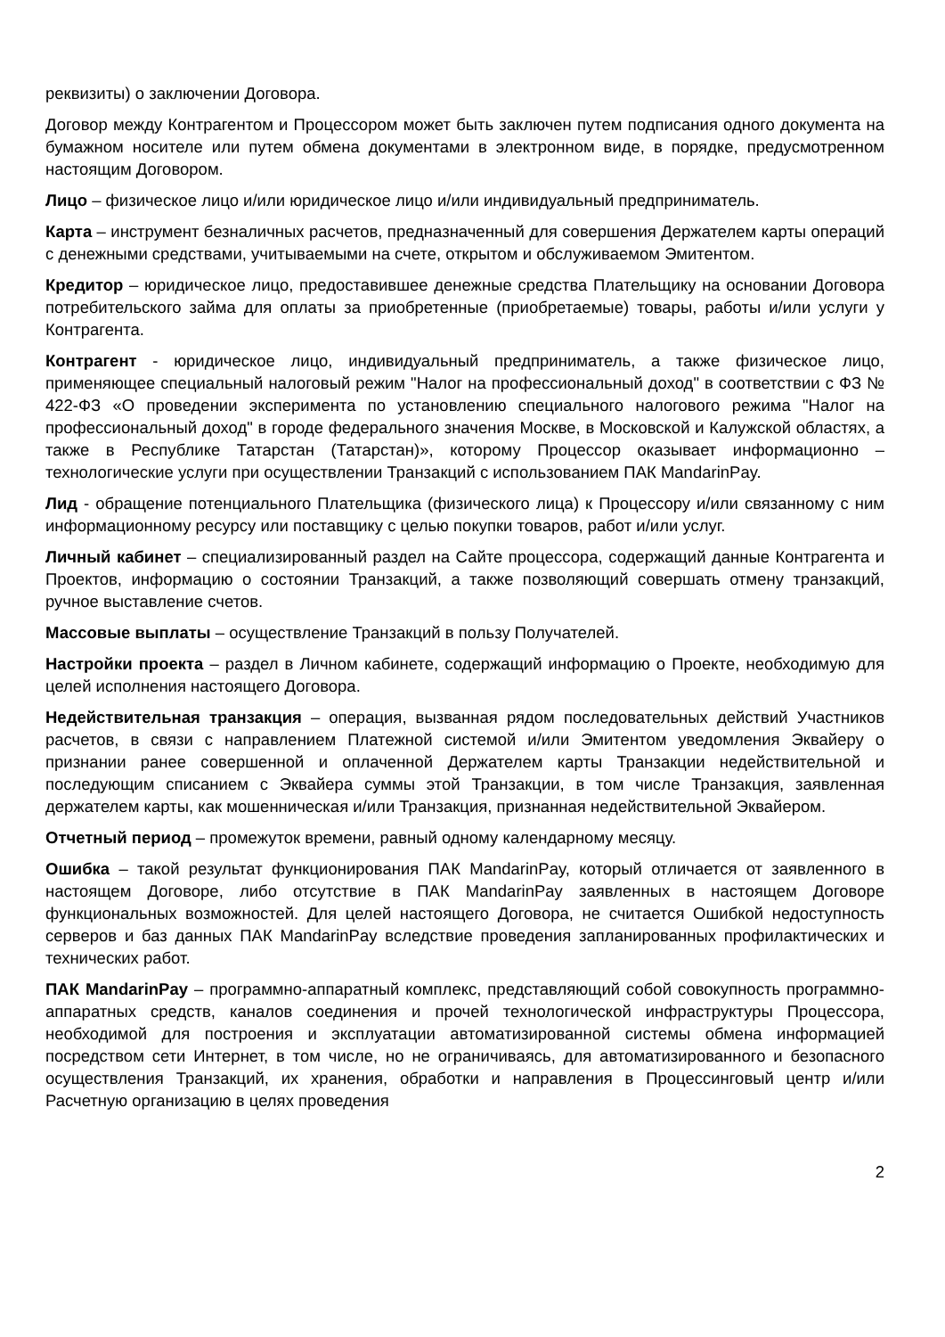реквизиты) о заключении Договора.
Договор между Контрагентом и Процессором может быть заключен путем подписания одного документа на бумажном носителе или путем обмена документами в электронном виде, в порядке, предусмотренном настоящим Договором.
Лицо – физическое лицо и/или юридическое лицо и/или индивидуальный предприниматель.
Карта – инструмент безналичных расчетов, предназначенный для совершения Держателем карты операций с денежными средствами, учитываемыми на счете, открытом и обслуживаемом Эмитентом.
Кредитор – юридическое лицо, предоставившее денежные средства Плательщику на основании Договора потребительского займа для оплаты за приобретенные (приобретаемые) товары, работы и/или услуги у Контрагента.
Контрагент - юридическое лицо, индивидуальный предприниматель, а также физическое лицо, применяющее специальный налоговый режим "Налог на профессиональный доход" в соответствии с ФЗ № 422-ФЗ «О проведении эксперимента по установлению специального налогового режима "Налог на профессиональный доход" в городе федерального значения Москве, в Московской и Калужской областях, а также в Республике Татарстан (Татарстан)», которому Процессор оказывает информационно – технологические услуги при осуществлении Транзакций с использованием ПАК MandarinPay.
Лид - обращение потенциального Плательщика (физического лица) к Процессору и/или связанному с ним информационному ресурсу или поставщику с целью покупки товаров, работ и/или услуг.
Личный кабинет – специализированный раздел на Сайте процессора, содержащий данные Контрагента и Проектов, информацию о состоянии Транзакций, а также позволяющий совершать отмену транзакций, ручное выставление счетов.
Массовые выплаты – осуществление Транзакций в пользу Получателей.
Настройки проекта – раздел в Личном кабинете, содержащий информацию о Проекте, необходимую для целей исполнения настоящего Договора.
Недействительная транзакция – операция, вызванная рядом последовательных действий Участников расчетов, в связи с направлением Платежной системой и/или Эмитентом уведомления Эквайеру о признании ранее совершенной и оплаченной Держателем карты Транзакции недействительной и последующим списанием с Эквайера суммы этой Транзакции, в том числе Транзакция, заявленная держателем карты, как мошенническая и/или Транзакция, признанная недействительной Эквайером.
Отчетный период – промежуток времени, равный одному календарному месяцу.
Ошибка – такой результат функционирования ПАК MandarinPay, который отличается от заявленного в настоящем Договоре, либо отсутствие в ПАК MandarinPay заявленных в настоящем Договоре функциональных возможностей. Для целей настоящего Договора, не считается Ошибкой недоступность серверов и баз данных ПАК MandarinPay вследствие проведения запланированных профилактических и технических работ.
ПАК MandarinPay – программно-аппаратный комплекс, представляющий собой совокупность программно-аппаратных средств, каналов соединения и прочей технологической инфраструктуры Процессора, необходимой для построения и эксплуатации автоматизированной системы обмена информацией посредством сети Интернет, в том числе, но не ограничиваясь, для автоматизированного и безопасного осуществления Транзакций, их хранения, обработки и направления в Процессинговый центр и/или Расчетную организацию в целях проведения
2